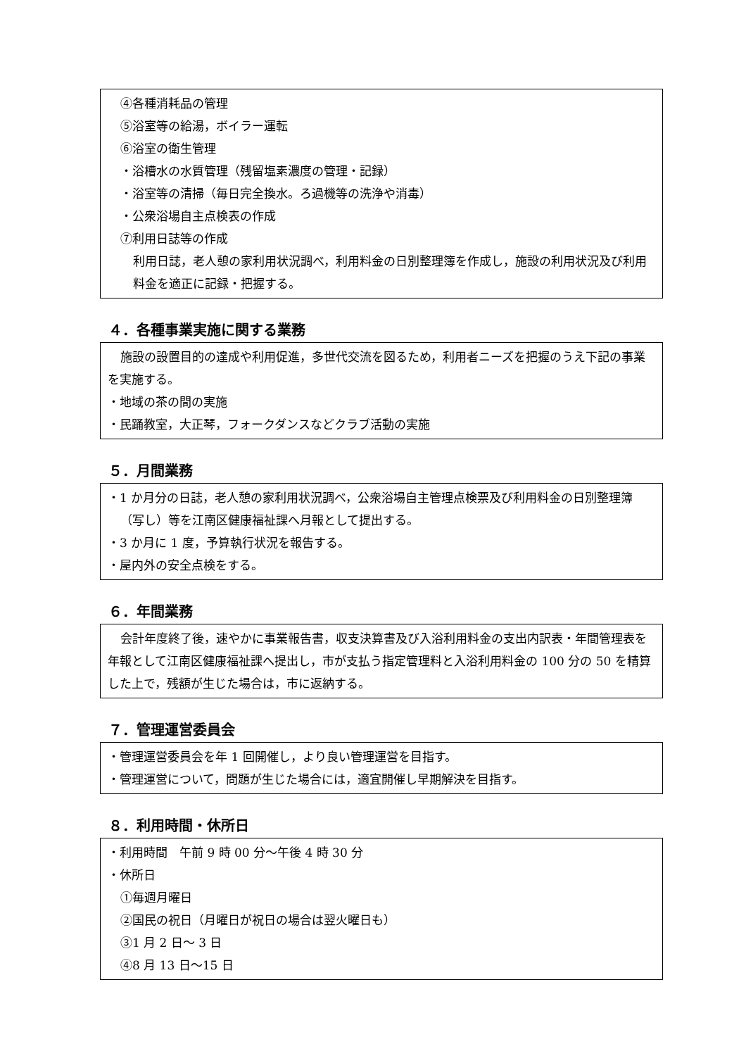④各種消耗品の管理
⑤浴室等の給湯，ボイラー運転
⑥浴室の衛生管理
・浴槽水の水質管理（残留塩素濃度の管理・記録）
・浴室等の清掃（毎日完全換水。ろ過機等の洗浄や消毒）
・公衆浴場自主点検表の作成
⑦利用日誌等の作成
利用日誌，老人憩の家利用状況調べ，利用料金の日別整理簿を作成し，施設の利用状況及び利用料金を適正に記録・把握する。
４．各種事業実施に関する業務
施設の設置目的の達成や利用促進，多世代交流を図るため，利用者ニーズを把握のうえ下記の事業を実施する。
・地域の茶の間の実施
・民踊教室，大正琴，フォークダンスなどクラブ活動の実施
５．月間業務
・1 か月分の日誌，老人憩の家利用状況調べ，公衆浴場自主管理点検票及び利用料金の日別整理簿（写し）等を江南区健康福祉課へ月報として提出する。
・3 か月に 1 度，予算執行状況を報告する。
・屋内外の安全点検をする。
６．年間業務
会計年度終了後，速やかに事業報告書，収支決算書及び入浴利用料金の支出内訳表・年間管理表を年報として江南区健康福祉課へ提出し，市が支払う指定管理料と入浴利用料金の 100 分の 50 を精算した上で，残額が生じた場合は，市に返納する。
７．管理運営委員会
・管理運営委員会を年 1 回開催し，より良い管理運営を目指す。
・管理運営について，問題が生じた場合には，適宜開催し早期解決を目指す。
８．利用時間・休所日
・利用時間　午前 9 時 00 分～午後 4 時 30 分
・休所日
①毎週月曜日
②国民の祝日（月曜日が祝日の場合は翌火曜日も）
③1 月 2 日～ 3 日
④8 月 13 日～15 日